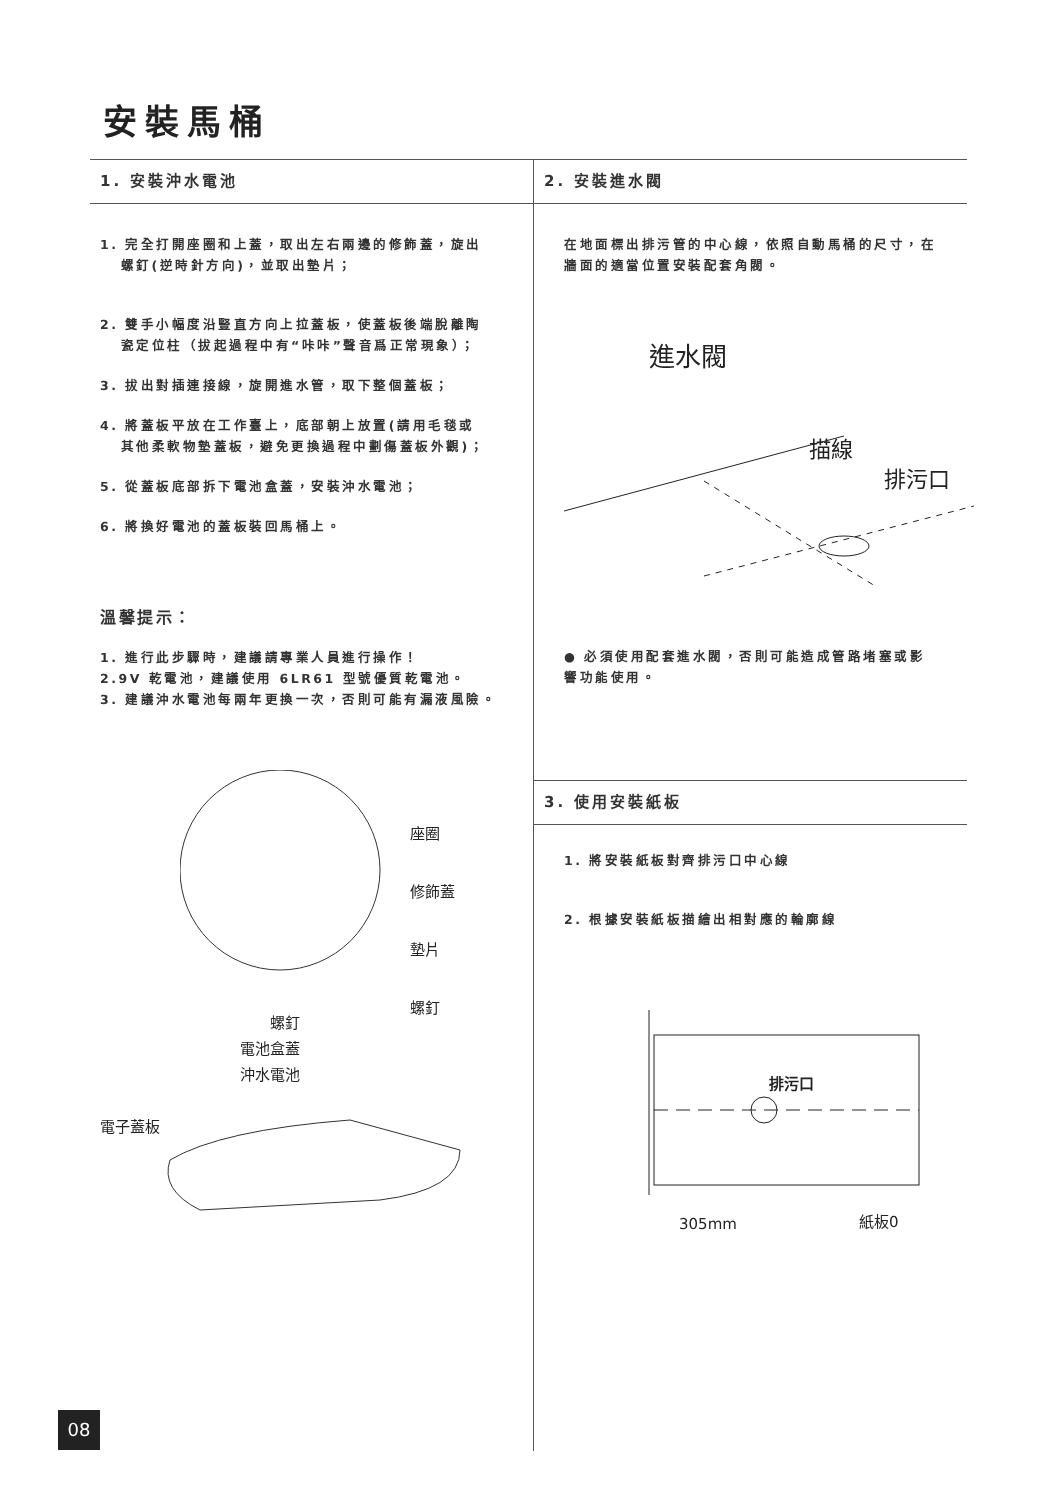安裝馬桶
1. 安裝沖水電池
1. 完全打開座圈和上蓋，取出左右兩邊的修飾蓋，旋出
螺釘(逆時針方向)，並取出墊片；
2. 雙手小幅度沿豎直方向上拉蓋板，使蓋板後端脫離陶
瓷定位柱（拔起過程中有“咔咔”聲音爲正常現象）；
3. 拔出對插連接線，旋開進水管，取下整個蓋板；
4. 將蓋板平放在工作臺上，底部朝上放置(請用毛毯或
其他柔軟物墊蓋板，避免更換過程中劃傷蓋板外觀)；
5. 從蓋板底部拆下電池盒蓋，安裝沖水電池；
6. 將換好電池的蓋板裝回馬桶上。
溫馨提示：
1. 進行此步驟時，建議請專業人員進行操作！
2.9V 乾電池，建議使用 6LR61 型號優質乾電池。
3. 建議沖水電池每兩年更換一次，否則可能有漏液風險。
座圈
修飾蓋
墊片
螺釘
螺釘
電池盒蓋
沖水電池
電子蓋板
2. 安裝進水閥
在地面標出排污管的中心線，依照自動馬桶的尺寸，在
牆面的適當位置安裝配套角閥。
進水閥
描線
排污口
● 必須使用配套進水閥，否則可能造成管路堵塞或影
響功能使用。
3. 使用安裝紙板
1. 將安裝紙板對齊排污口中心線
2. 根據安裝紙板描繪出相對應的輪廓線
排污口
305mm 紙板0
08